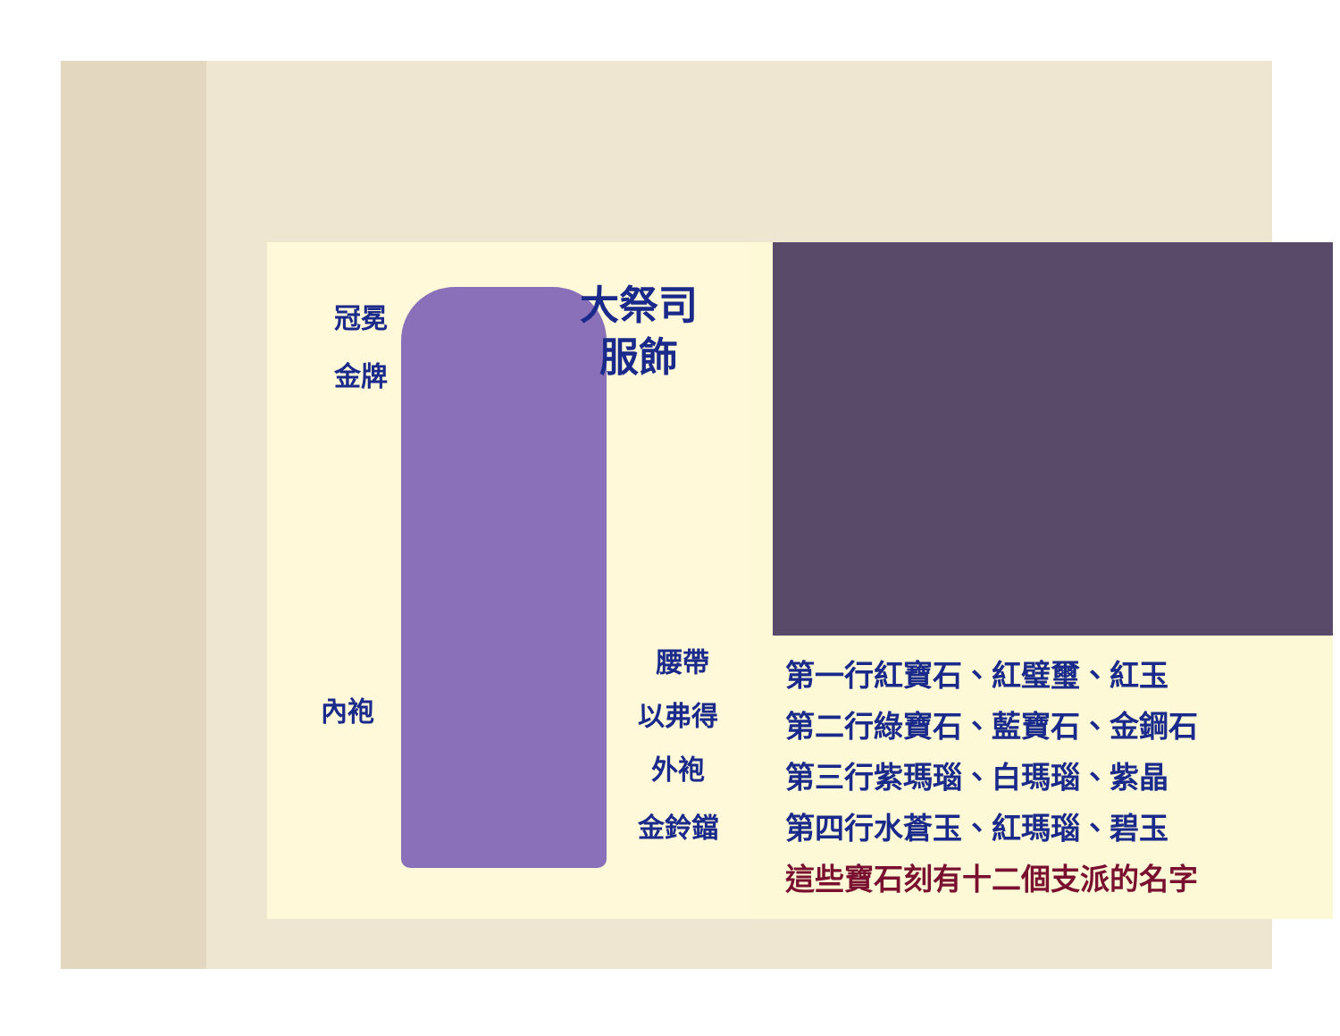大祭司
服飾
冠冕
金牌
腰帶
內袍 以弗得
外袍
金鈴鐺
第一行紅寶石、紅璧璽、紅玉
第二行綠寶石、藍寶石、金鋼石
第三行紫瑪瑙、白瑪瑙、紫晶
第四行水蒼玉、紅瑪瑙、碧玉
這些寶石刻有十二個支派的名字